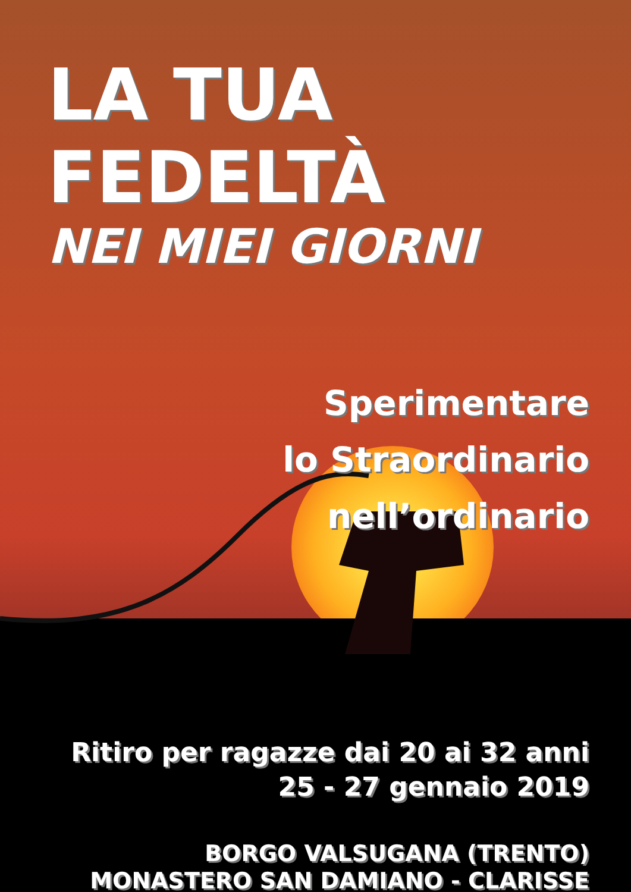LA TUA FEDELTÀ
NEI MIEI GIORNI
Sperimentare
lo Straordinario
nell’ordinario
Ritiro per ragazze dai 20 ai 32 anni
25 - 27 gennaio 2019
BORGO VALSUGANA (TRENTO)
MONASTERO SAN DAMIANO - CLARISSE